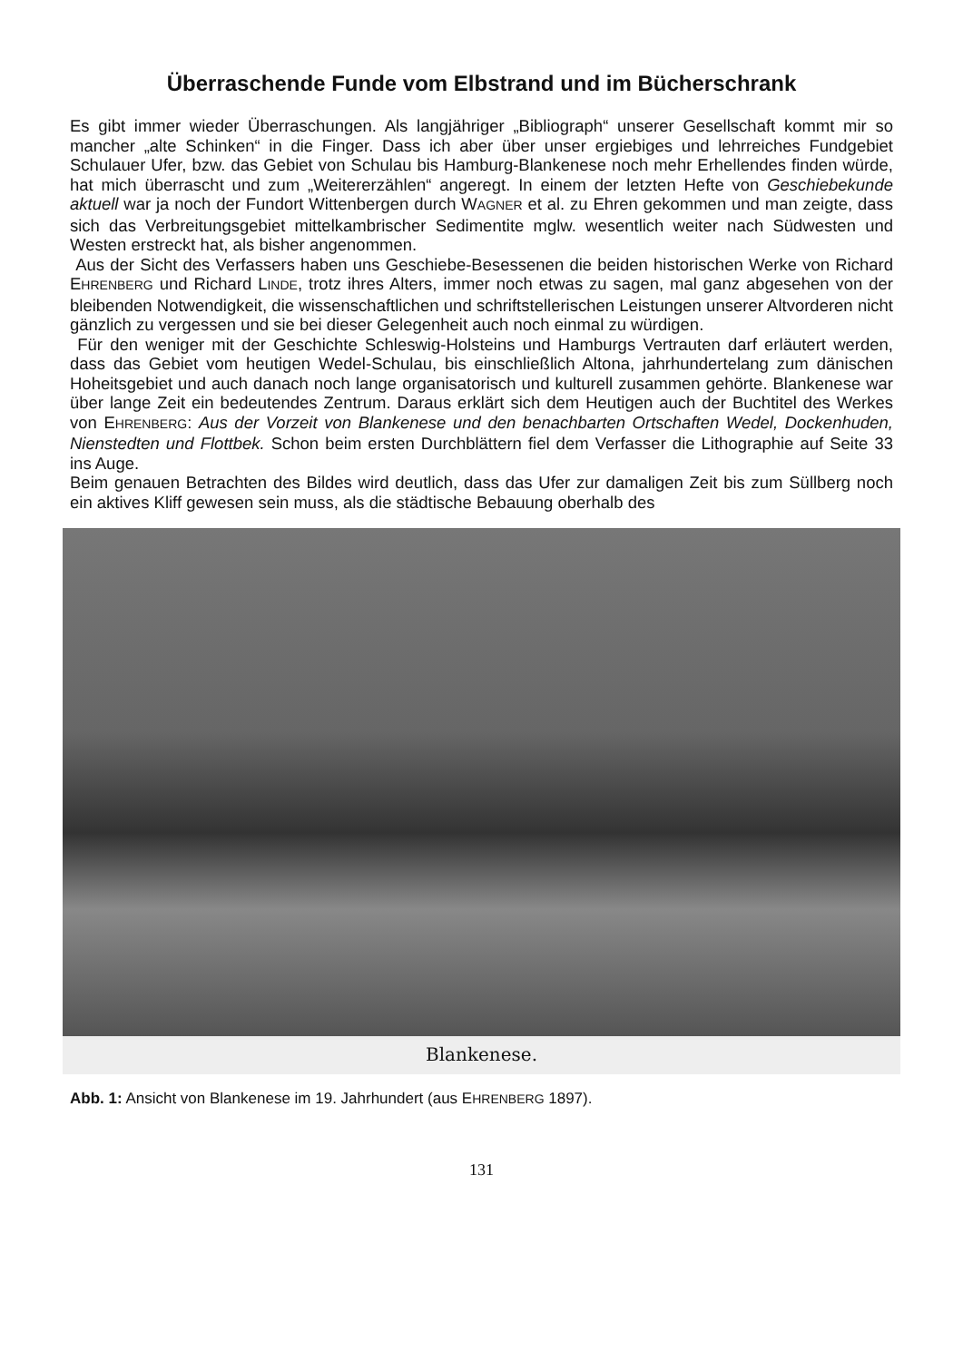Überraschende Funde vom Elbstrand und im Bücherschrank
Es gibt immer wieder Überraschungen. Als langjähriger „Bibliograph“ unserer Gesellschaft kommt mir so mancher „alte Schinken“ in die Finger. Dass ich aber über unser ergiebiges und lehrreiches Fundgebiet Schulauer Ufer, bzw. das Gebiet von Schulau bis Hamburg-Blankenese noch mehr Erhellendes finden würde, hat mich überrascht und zum „Weitererzählen“ angeregt. In einem der letzten Hefte von Geschiebekunde aktuell war ja noch der Fundort Wittenbergen durch WAGNER et al. zu Ehren gekommen und man zeigte, dass sich das Verbreitungsgebiet mittelkambrischer Sedimentite mglw. wesentlich weiter nach Südwesten und Westen erstreckt hat, als bisher angenommen.
Aus der Sicht des Verfassers haben uns Geschiebe-Besessenen die beiden historischen Werke von Richard EHRENBERG und Richard LINDE, trotz ihres Alters, immer noch etwas zu sagen, mal ganz abgesehen von der bleibenden Notwendigkeit, die wissenschaftlichen und schriftstellerischen Leistungen unserer Altvorderen nicht gänzlich zu vergessen und sie bei dieser Gelegenheit auch noch einmal zu würdigen.
Für den weniger mit der Geschichte Schleswig-Holsteins und Hamburgs Vertrauten darf erläutert werden, dass das Gebiet vom heutigen Wedel-Schulau, bis einschließlich Altona, jahrhundertelang zum dänischen Hoheitsgebiet und auch danach noch lange organisatorisch und kulturell zusammen gehörte. Blankenese war über lange Zeit ein bedeutendes Zentrum. Daraus erklärt sich dem Heutigen auch der Buchtitel des Werkes von EHRENBERG: Aus der Vorzeit von Blankenese und den benachbarten Ortschaften Wedel, Dockenhuden, Nienstedten und Flottbek. Schon beim ersten Durchblättern fiel dem Verfasser die Lithographie auf Seite 33 ins Auge.
Beim genauen Betrachten des Bildes wird deutlich, dass das Ufer zur damaligen Zeit bis zum Süllberg noch ein aktives Kliff gewesen sein muss, als die städtische Bebauung oberhalb des
Blankenese.
Abb. 1: Ansicht von Blankenese im 19. Jahrhundert (aus EHRENBERG 1897).
131